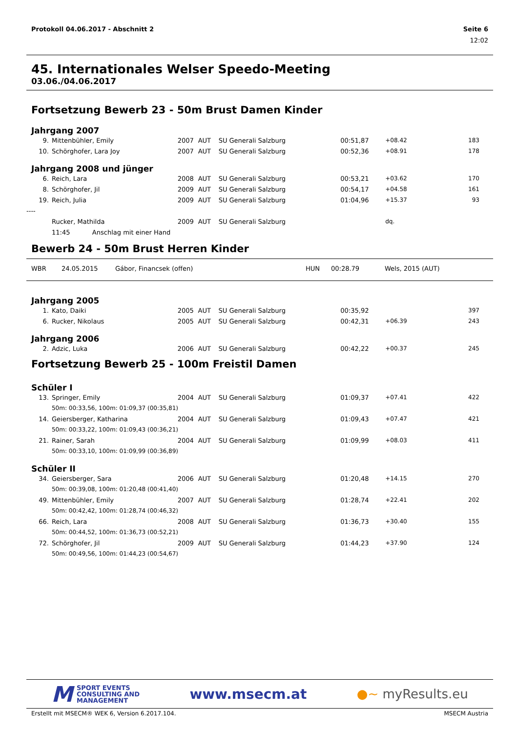Protokoll 04.06.2017 - Abschnitt 2 Seite 6
12:02
45. Internationales Welser Speedo-Meeting
03.06./04.06.2017
Fortsetzung Bewerb 23 - 50m Brust Damen Kinder
Jahrgang 2007
| 9. | Mittenbühler, Emily | 2007 | AUT | SU Generali Salzburg | 00:51,87 | +08.42 | 183 |
| 10. | Schörghofer, Lara Joy | 2007 | AUT | SU Generali Salzburg | 00:52,36 | +08.91 | 178 |
Jahrgang 2008 und jünger
| 6. | Reich, Lara | 2008 | AUT | SU Generali Salzburg | 00:53,21 | +03.62 | 170 |
| 8. | Schörghofer, Jil | 2009 | AUT | SU Generali Salzburg | 00:54,17 | +04.58 | 161 |
| 19. | Reich, Julia | 2009 | AUT | SU Generali Salzburg | 01:04,96 | +15.37 | 93 |
| ---- | | | | | | | |
| | Rucker, Mathilda | 2009 | AUT | SU Generali Salzburg | | dq. | |
| | 11:45 Anschlag mit einer Hand | | | | | | |
Bewerb 24 - 50m Brust Herren Kinder
| WBR | 24.05.2015 | Gábor, Financsek (offen) | HUN | 00:28.79 | Wels, 2015 (AUT) |
Jahrgang 2005
| 1. | Kato, Daiki | 2005 | AUT | SU Generali Salzburg | 00:35,92 | | 397 |
| 6. | Rucker, Nikolaus | 2005 | AUT | SU Generali Salzburg | 00:42,31 | +06.39 | 243 |
Jahrgang 2006
| 2. | Adzic, Luka | 2006 | AUT | SU Generali Salzburg | 00:42,22 | +00.37 | 245 |
Fortsetzung Bewerb 25 - 100m Freistil Damen
Schüler I
| 13. | Springer, Emily | 2004 | AUT | SU Generali Salzburg | 01:09,37 | +07.41 | 422 |
| | 50m: 00:33,56, 100m: 01:09,37 (00:35,81) | | | | | | |
| 14. | Geiersberger, Katharina | 2004 | AUT | SU Generali Salzburg | 01:09,43 | +07.47 | 421 |
| | 50m: 00:33,22, 100m: 01:09,43 (00:36,21) | | | | | | |
| 21. | Rainer, Sarah | 2004 | AUT | SU Generali Salzburg | 01:09,99 | +08.03 | 411 |
| | 50m: 00:33,10, 100m: 01:09,99 (00:36,89) | | | | | | |
Schüler II
| 34. | Geiersberger, Sara | 2006 | AUT | SU Generali Salzburg | 01:20,48 | +14.15 | 270 |
| | 50m: 00:39,08, 100m: 01:20,48 (00:41,40) | | | | | | |
| 49. | Mittenbühler, Emily | 2007 | AUT | SU Generali Salzburg | 01:28,74 | +22.41 | 202 |
| | 50m: 00:42,42, 100m: 01:28,74 (00:46,32) | | | | | | |
| 66. | Reich, Lara | 2008 | AUT | SU Generali Salzburg | 01:36,73 | +30.40 | 155 |
| | 50m: 00:44,52, 100m: 01:36,73 (00:52,21) | | | | | | |
| 72. | Schörghofer, Jil | 2009 | AUT | SU Generali Salzburg | 01:44,23 | +37.90 | 124 |
| | 50m: 00:49,56, 100m: 01:44,23 (00:54,67) | | | | | | |
M SPORT EVENTS
CONSULTING AND
MANAGEMENT
www.msecm.at ●~ myResults.eu
Erstellt mit MSECM® WEK 6, Version 6.2017.104. MSECM Austria